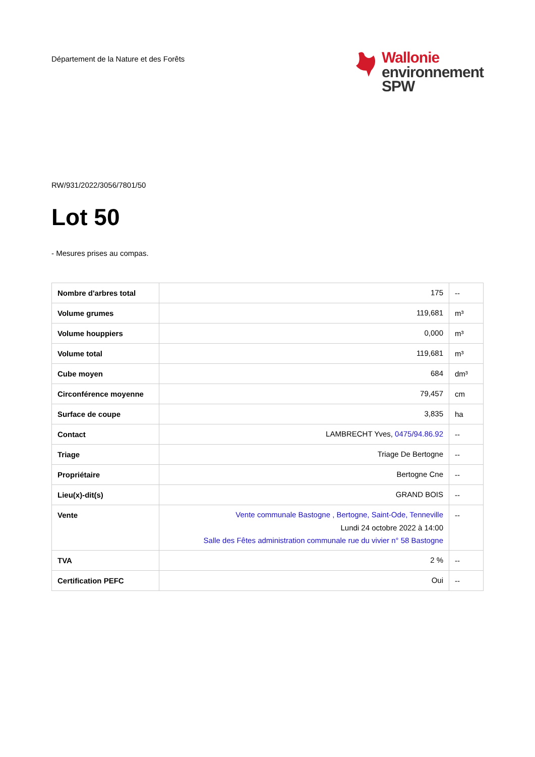Département de la Nature et des Forêts
Wallonie
environnement
SPW
RW/931/2022/3056/7801/50
Lot 50
- Mesures prises au compas.
| Nombre d'arbres total | 175 | -- |
| Volume grumes | 119,681 | m³ |
| Volume houppiers | 0,000 | m³ |
| Volume total | 119,681 | m³ |
| Cube moyen | 684 | dm³ |
| Circonférence moyenne | 79,457 | cm |
| Surface de coupe | 3,835 | ha |
| Contact | LAMBRECHT Yves, 0475/94.86.92 | -- |
| Triage | Triage De Bertogne | -- |
| Propriétaire | Bertogne Cne | -- |
| Lieu(x)-dit(s) | GRAND BOIS | -- |
| Vente | Vente communale Bastogne , Bertogne, Saint-Ode, Tenneville Lundi 24 octobre 2022 à 14:00 Salle des Fêtes administration communale rue du vivier n° 58 Bastogne | -- |
| TVA | 2 % | -- |
| Certification PEFC | Oui | -- |